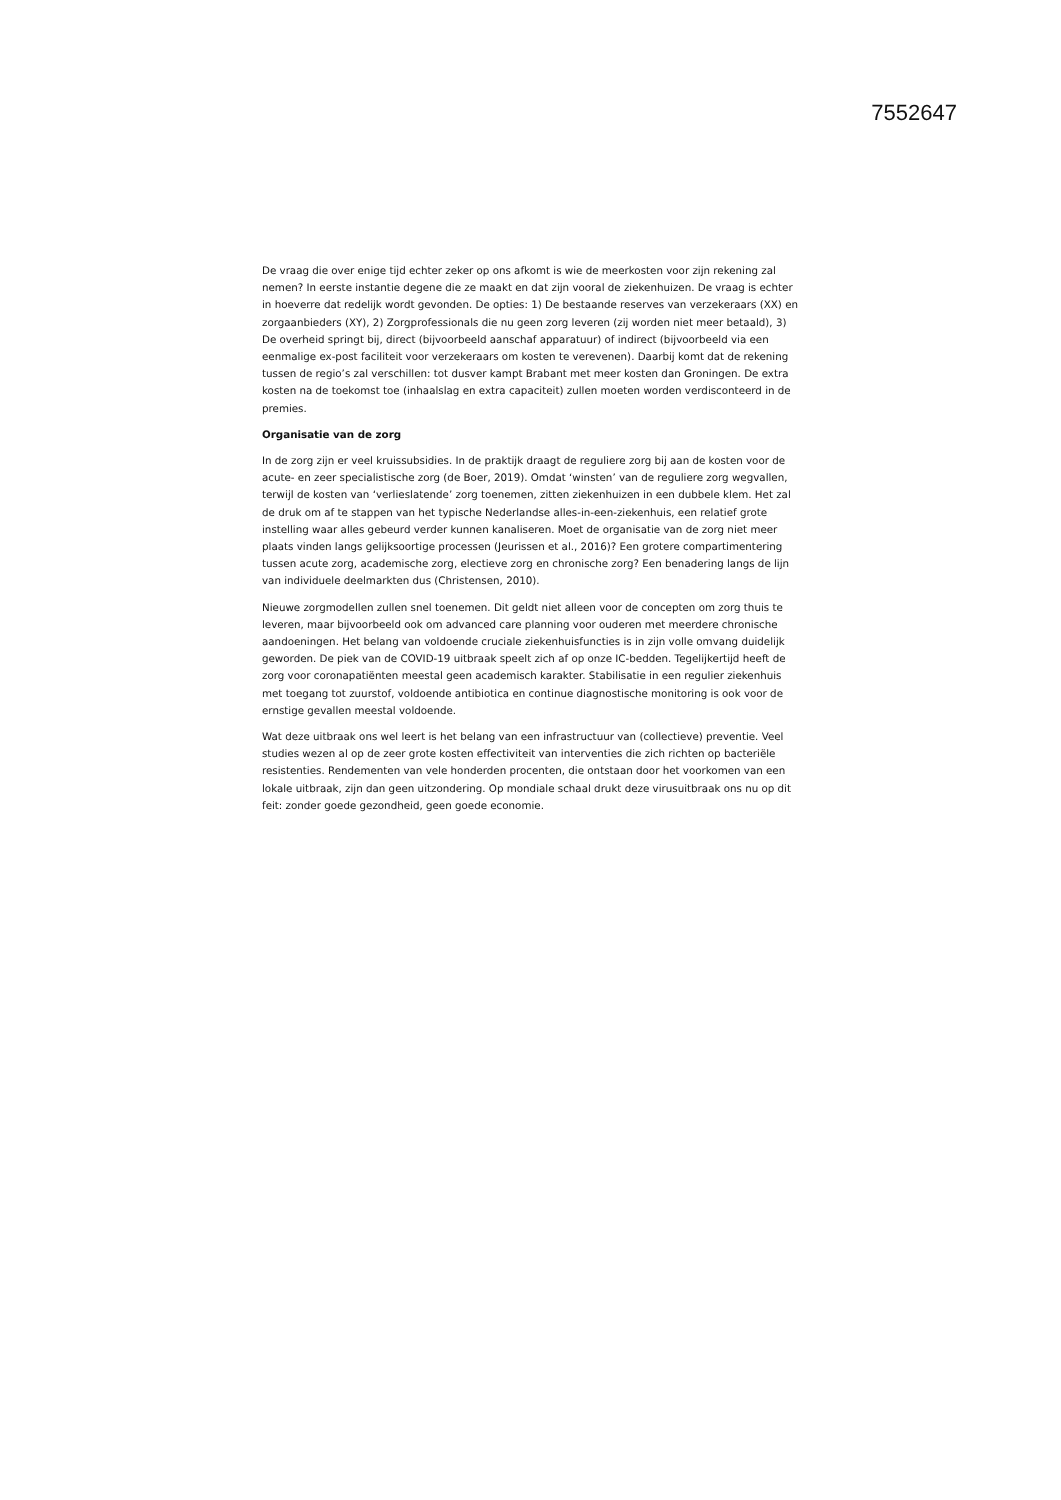7552647
De vraag die over enige tijd echter zeker op ons afkomt is wie de meerkosten voor zijn rekening zal nemen? In eerste instantie degene die ze maakt en dat zijn vooral de ziekenhuizen. De vraag is echter in hoeverre dat redelijk wordt gevonden. De opties: 1) De bestaande reserves van verzekeraars (XX) en zorgaanbieders (XY), 2) Zorgprofessionals die nu geen zorg leveren (zij worden niet meer betaald), 3) De overheid springt bij, direct (bijvoorbeeld aanschaf apparatuur) of indirect (bijvoorbeeld via een eenmalige ex-post faciliteit voor verzekeraars om kosten te verevenen). Daarbij komt dat de rekening tussen de regio’s zal verschillen: tot dusver kampt Brabant met meer kosten dan Groningen. De extra kosten na de toekomst toe (inhaalslag en extra capaciteit) zullen moeten worden verdisconteerd in de premies.
Organisatie van de zorg
In de zorg zijn er veel kruissubsidies. In de praktijk draagt de reguliere zorg bij aan de kosten voor de acute- en zeer specialistische zorg (de Boer, 2019). Omdat ‘winsten’ van de reguliere zorg wegvallen, terwijl de kosten van ‘verlieslatende’ zorg toenemen, zitten ziekenhuizen in een dubbele klem. Het zal de druk om af te stappen van het typische Nederlandse alles-in-een-ziekenhuis, een relatief grote instelling waar alles gebeurd verder kunnen kanaliseren. Moet de organisatie van de zorg niet meer plaats vinden langs gelijksoortige processen (Jeurissen et al., 2016)? Een grotere compartimentering tussen acute zorg, academische zorg, electieve zorg en chronische zorg? Een benadering langs de lijn van individuele deelmarkten dus (Christensen, 2010).
Nieuwe zorgmodellen zullen snel toenemen. Dit geldt niet alleen voor de concepten om zorg thuis te leveren, maar bijvoorbeeld ook om advanced care planning voor ouderen met meerdere chronische aandoeningen. Het belang van voldoende cruciale ziekenhuisfuncties is in zijn volle omvang duidelijk geworden. De piek van de COVID-19 uitbraak speelt zich af op onze IC-bedden. Tegelijkertijd heeft de zorg voor coronapatiënten meestal geen academisch karakter. Stabilisatie in een regulier ziekenhuis met toegang tot zuurstof, voldoende antibiotica en continue diagnostische monitoring is ook voor de ernstige gevallen meestal voldoende.
Wat deze uitbraak ons wel leert is het belang van een infrastructuur van (collectieve) preventie. Veel studies wezen al op de zeer grote kosten effectiviteit van interventies die zich richten op bacteriële resistenties. Rendementen van vele honderden procenten, die ontstaan door het voorkomen van een lokale uitbraak, zijn dan geen uitzondering. Op mondiale schaal drukt deze virusuitbraak ons nu op dit feit: zonder goede gezondheid, geen goede economie.